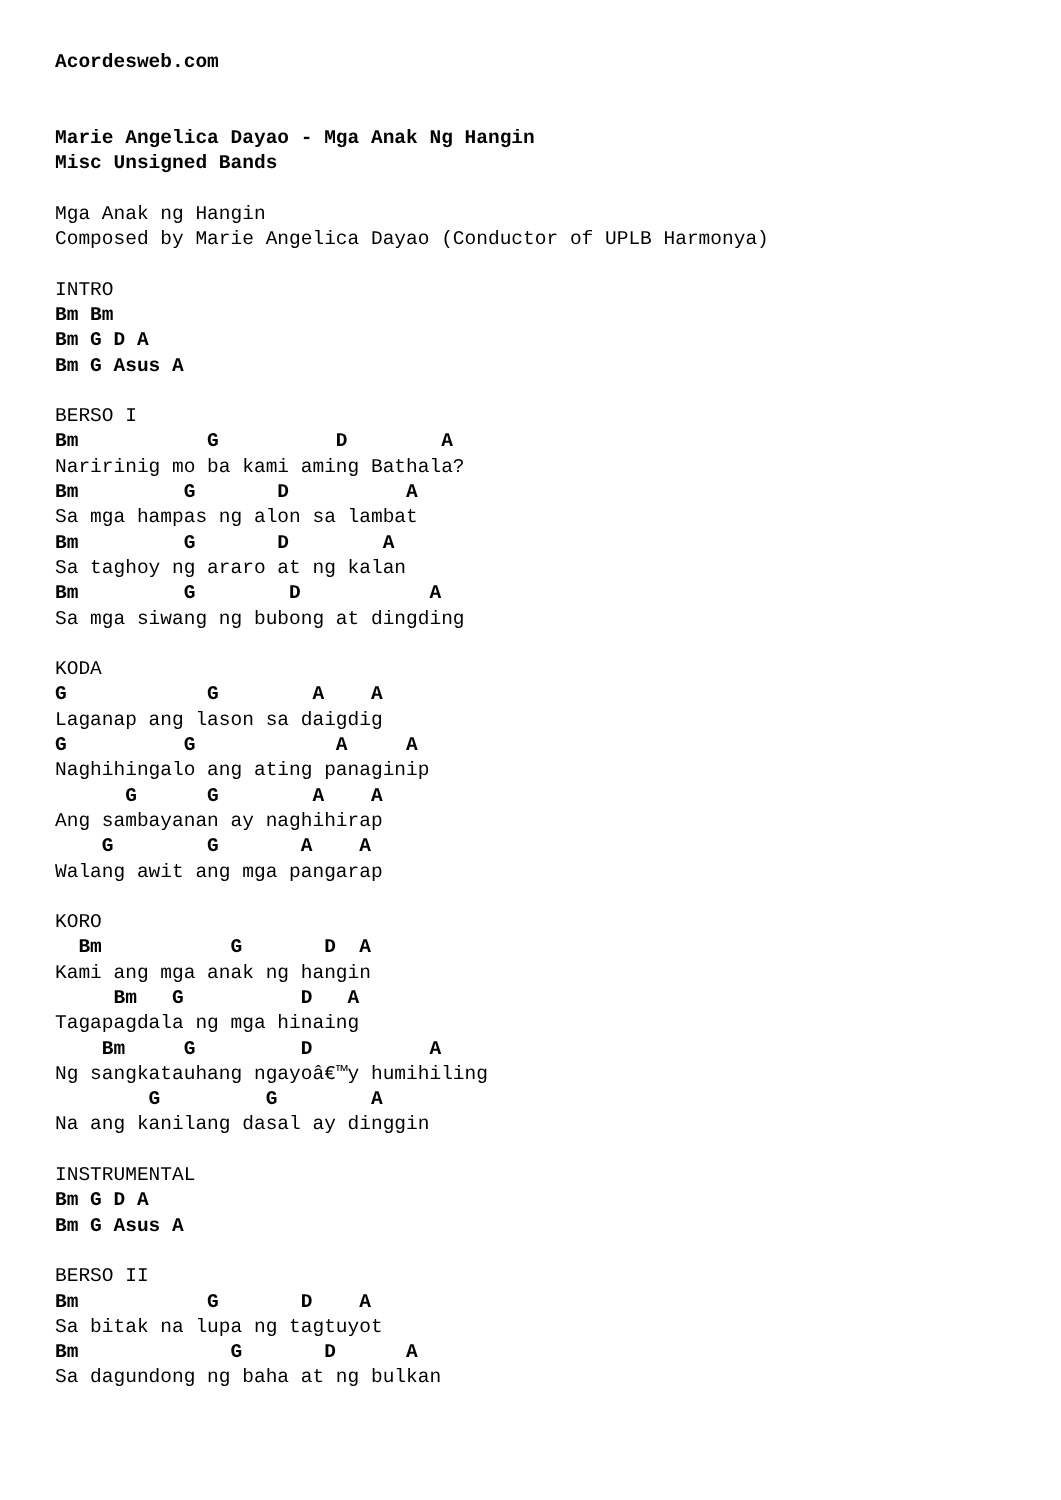Acordesweb.com


Marie Angelica Dayao - Mga Anak Ng Hangin
Misc Unsigned Bands

Mga Anak ng Hangin
Composed by Marie Angelica Dayao (Conductor of UPLB Harmonya)

INTRO
Bm Bm
Bm G D A
Bm G Asus A

BERSO I
Bm           G          D        A
Naririnig mo ba kami aming Bathala?
Bm         G       D          A
Sa mga hampas ng alon sa lambat
Bm         G       D        A
Sa taghoy ng araro at ng kalan
Bm         G        D           A
Sa mga siwang ng bubong at dingding

KODA
G            G        A    A
Laganap ang lason sa daigdig
G          G            A     A
Naghihingalo ang ating panaginip
      G      G        A    A
Ang sambayanan ay naghihirap
    G        G       A    A
Walang awit ang mga pangarap

KORO
  Bm           G       D  A
Kami ang mga anak ng hangin
     Bm   G          D   A
Tagapagdala ng mga hinaing
    Bm     G         D          A
Ng sangkatauhang ngayoâ€™y humihiling
        G         G        A
Na ang kanilang dasal ay dinggin

INSTRUMENTAL
Bm G D A
Bm G Asus A

BERSO II
Bm           G       D    A
Sa bitak na lupa ng tagtuyot
Bm             G       D      A
Sa dagundong ng baha at ng bulkan